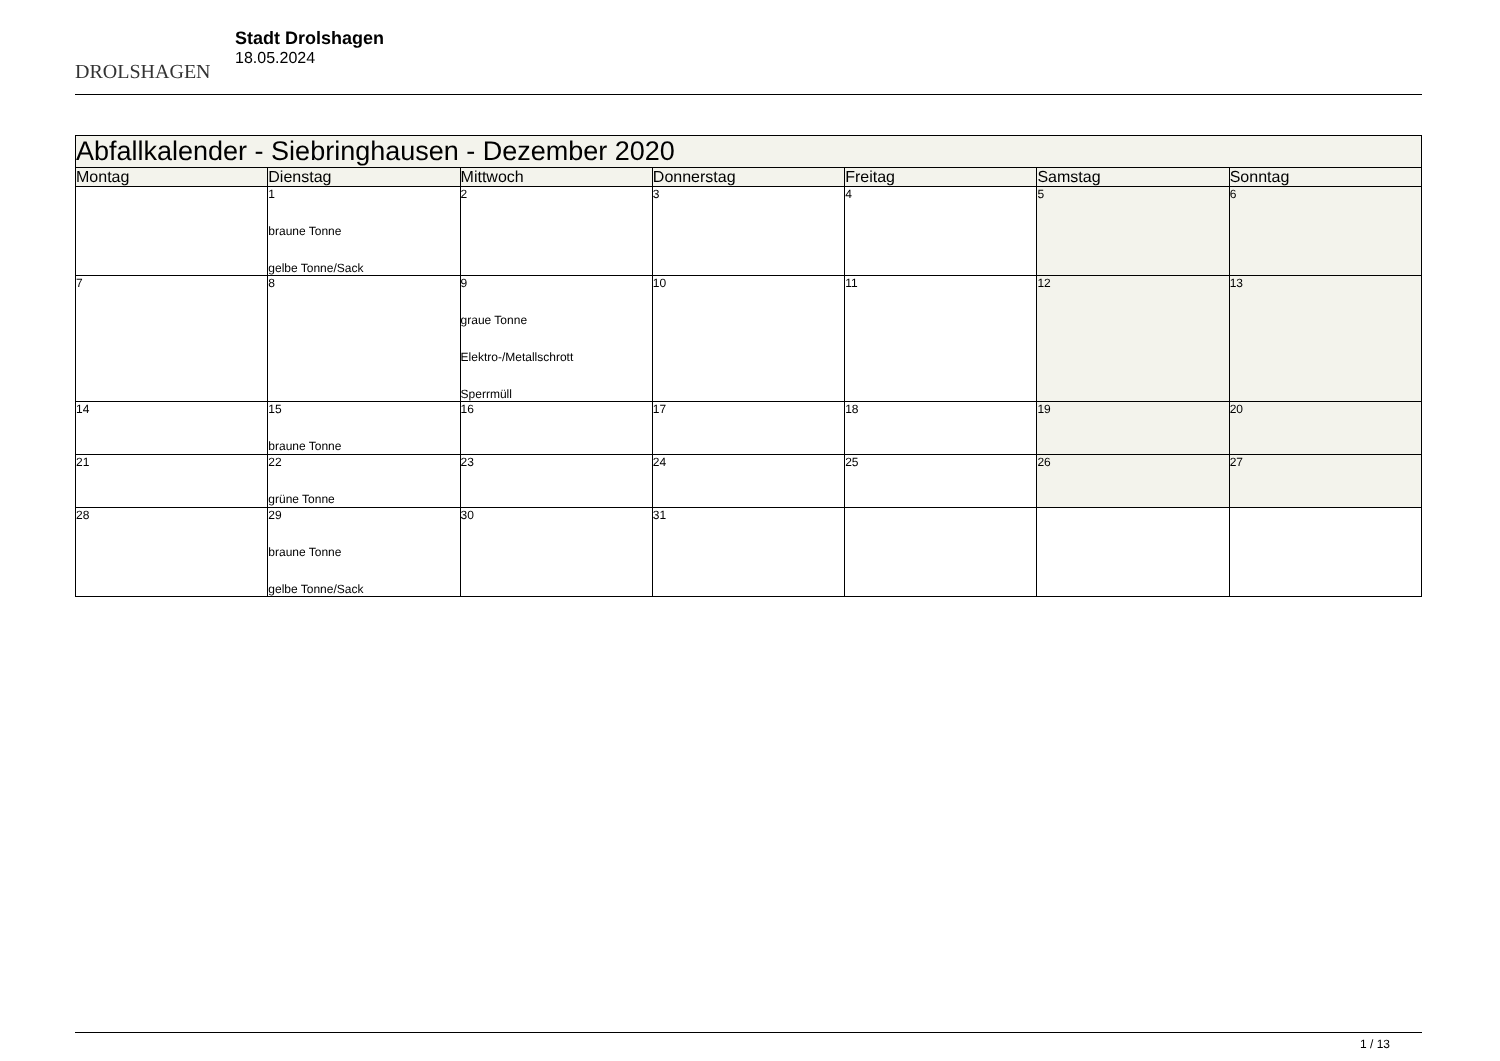DROLSHAGEN
Stadt Drolshagen
18.05.2024
| Abfallkalender - Siebringhausen - Dezember 2020 | | | | | | |
| --- | --- | --- | --- | --- | --- | --- |
| Montag | Dienstag | Mittwoch | Donnerstag | Freitag | Samstag | Sonntag |
| | 1 braune Tonne gelbe Tonne/Sack | 2 | 3 | 4 | 5 | 6 |
| 7 | 8 | 9 graue Tonne Elektro-/Metallschrott Sperrmüll | 10 | 11 | 12 | 13 |
| 14 | 15 braune Tonne | 16 | 17 | 18 | 19 | 20 |
| 21 | 22 grüne Tonne | 23 | 24 | 25 | 26 | 27 |
| 28 | 29 braune Tonne gelbe Tonne/Sack | 30 | 31 | | | |
1 / 13